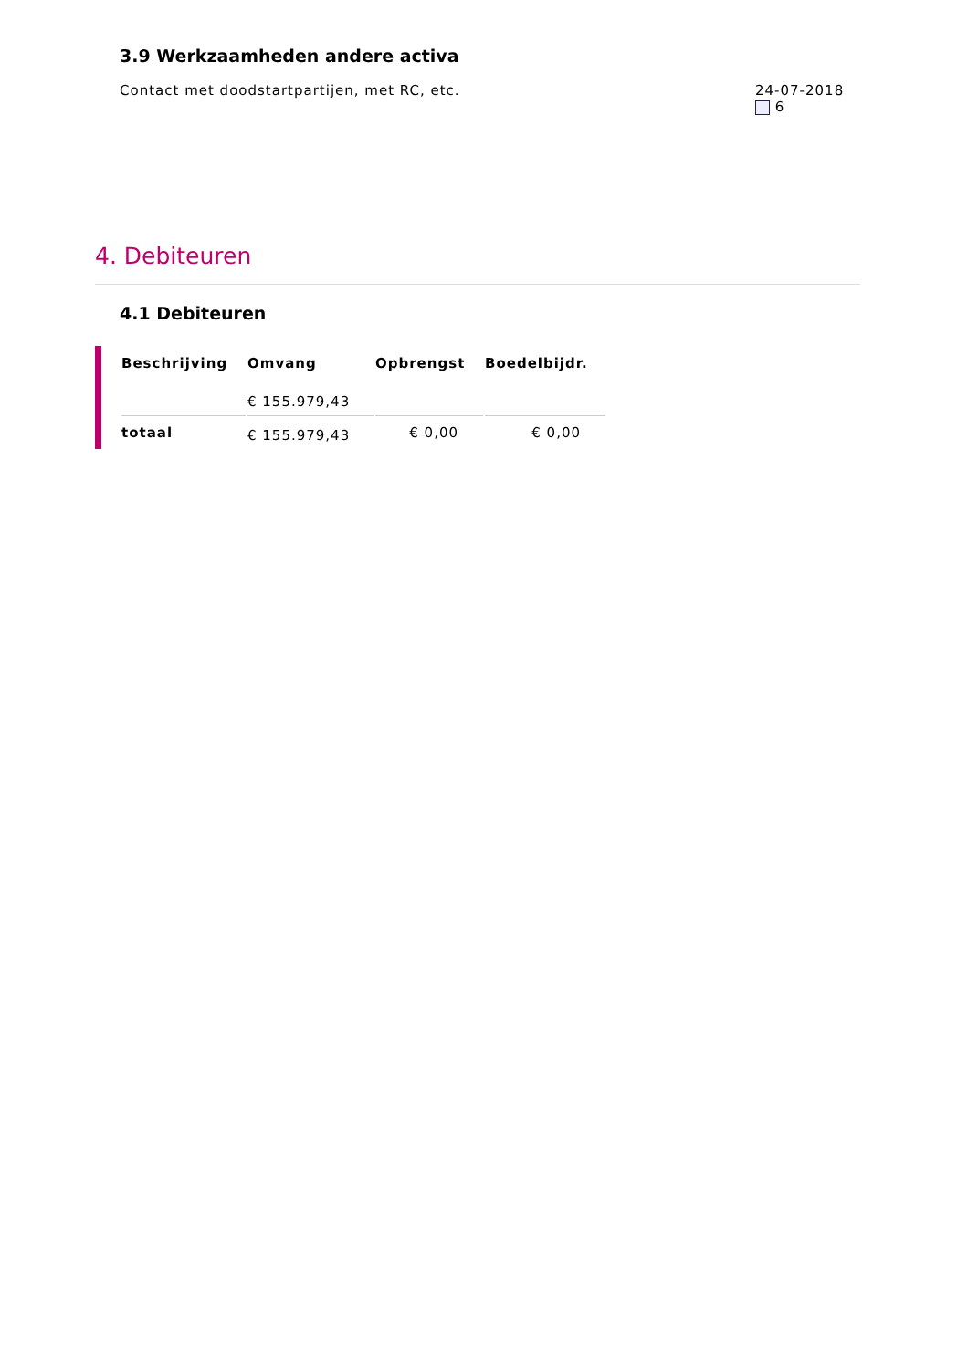3.9 Werkzaamheden andere activa
Contact met doodstartpartijen, met RC, etc.
24-07-2018
6
4. Debiteuren
4.1 Debiteuren
| Beschrijving | Omvang | Opbrengst | Boedelbijdr. |
| --- | --- | --- | --- |
| | € 155.979,43 | | |
| totaal | € 155.979,43 | € 0,00 | € 0,00 |